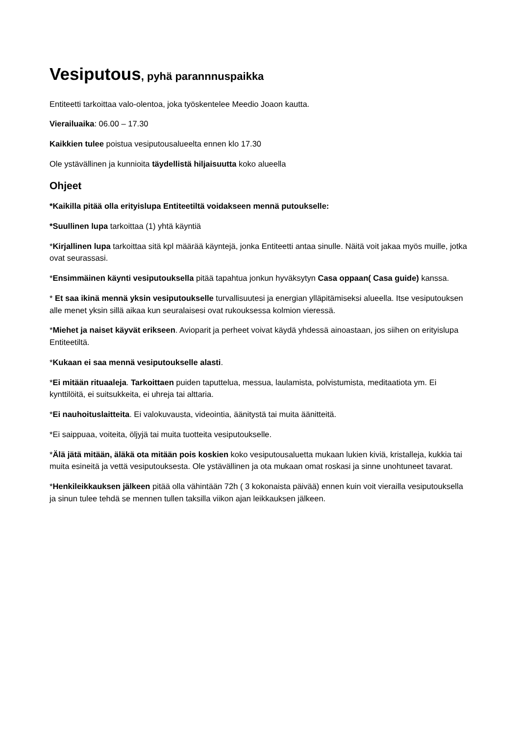Vesiputous, pyhä parannnuspaikka
Entiteetti tarkoittaa valo-olentoa, joka työskentelee Meedio Joaon kautta.
Vierailuaika: 06.00 – 17.30
Kaikkien tulee poistua vesiputousalueelta ennen klo 17.30
Ole ystävällinen ja kunnioita täydellistä hiljaisuutta koko alueella
Ohjeet
*Kaikilla pitää olla erityislupa Entiteetiltä voidakseen mennä putoukselle:
*Suullinen lupa tarkoittaa (1) yhtä käyntiä
*Kirjallinen lupa tarkoittaa sitä kpl määrää käyntejä, jonka Entiteetti antaa sinulle. Näitä voit jakaa myös muille, jotka ovat seurassasi.
*Ensimmäinen käynti vesiputouksella pitää tapahtua jonkun hyväksytyn Casa oppaan( Casa guide) kanssa.
* Et saa ikinä mennä yksin vesiputoukselle turvallisuutesi ja energian ylläpitämiseksi alueella. Itse vesiputouksen alle menet yksin sillä aikaa kun seuralaisesi ovat rukouksessa kolmion vieressä.
*Miehet ja naiset käyvät erikseen. Avioparit ja perheet voivat käydä yhdessä ainoastaan, jos siihen on erityislupa Entiteetiltä.
*Kukaan ei saa mennä vesiputoukselle alasti.
*Ei mitään rituaaleja. Tarkoittaen puiden taputtelua, messua, laulamista, polvistumista, meditaatiota ym. Ei kynttilöitä, ei suitsukkeita, ei uhreja tai alttaria.
*Ei nauhoituslaitteita. Ei valokuvausta, videointia, äänitystä tai muita äänitteitä.
*Ei saippuaa, voiteita, öljyjä tai muita tuotteita vesiputoukselle.
*Älä jätä mitään, äläkä ota mitään pois koskien koko vesiputousaluetta mukaan lukien kiviä, kristalleja, kukkia tai muita esineitä ja vettä vesiputouksesta. Ole ystävällinen ja ota mukaan omat roskasi ja sinne unohtuneet tavarat.
*Henkileikkauksen jälkeen pitää olla vähintään 72h ( 3 kokonaista päivää) ennen kuin voit vierailla vesiputouksella ja sinun tulee tehdä se mennen tullen taksilla viikon ajan leikkauksen jälkeen.